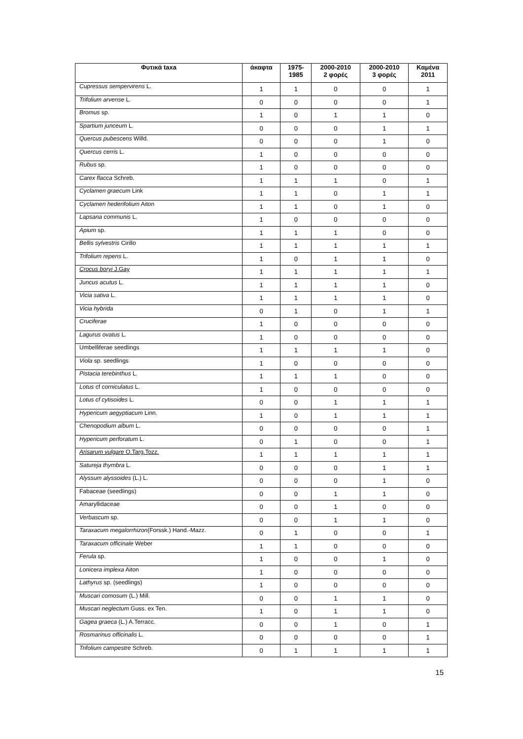| Φυτικά taxa | άκαφτα | 1975- 1985 | 2000-2010 2 φορές | 2000-2010 3 φορές | Καμένα 2011 |
| --- | --- | --- | --- | --- | --- |
| Cupressus sempervirens L. | 1 | 1 | 0 | 0 | 1 |
| Trifolium arvense L. | 0 | 0 | 0 | 0 | 1 |
| Bromus sp. | 1 | 0 | 1 | 1 | 0 |
| Spartium junceum L. | 0 | 0 | 0 | 1 | 1 |
| Quercus pubescens Willd. | 0 | 0 | 0 | 1 | 0 |
| Quercus cerris L. | 1 | 0 | 0 | 0 | 0 |
| Rubus sp. | 1 | 0 | 0 | 0 | 0 |
| Carex flacca Schreb. | 1 | 1 | 1 | 0 | 1 |
| Cyclamen graecum Link | 1 | 1 | 0 | 1 | 1 |
| Cyclamen hederifolium Aiton | 1 | 1 | 0 | 1 | 0 |
| Lapsana communis L. | 1 | 0 | 0 | 0 | 0 |
| Apium sp. | 1 | 1 | 1 | 0 | 0 |
| Bellis sylvestris Cirillo | 1 | 1 | 1 | 1 | 1 |
| Trifolium repens L. | 1 | 0 | 1 | 1 | 0 |
| Crocus boryi J.Gay | 1 | 1 | 1 | 1 | 1 |
| Juncus acutus L. | 1 | 1 | 1 | 1 | 0 |
| Vicia sativa L. | 1 | 1 | 1 | 1 | 0 |
| Vicia hybrida | 0 | 1 | 0 | 1 | 1 |
| Cruciferae | 1 | 0 | 0 | 0 | 0 |
| Lagurus ovatus L. | 1 | 0 | 0 | 0 | 0 |
| Umbelliferae seedlings | 1 | 1 | 1 | 1 | 0 |
| Viola sp. seedlings | 1 | 0 | 0 | 0 | 0 |
| Pistacia terebinthus L. | 1 | 1 | 1 | 0 | 0 |
| Lotus cf corniculatus L. | 1 | 0 | 0 | 0 | 0 |
| Lotus cf cytisoides L. | 0 | 0 | 1 | 1 | 1 |
| Hypericum aegyptiacum Linn. | 1 | 0 | 1 | 1 | 1 |
| Chenopodium album L. | 0 | 0 | 0 | 0 | 1 |
| Hypericum perforatum L. | 0 | 1 | 0 | 0 | 1 |
| Arisarum vulgare O.Targ.Tozz. | 1 | 1 | 1 | 1 | 1 |
| Satureja thymbra L. | 0 | 0 | 0 | 1 | 1 |
| Alyssum alyssoides (L.) L. | 0 | 0 | 0 | 1 | 0 |
| Fabaceae (seedlings) | 0 | 0 | 1 | 1 | 0 |
| Amaryllidaceae | 0 | 0 | 1 | 0 | 0 |
| Verbascum sp. | 0 | 0 | 1 | 1 | 0 |
| Taraxacum megalorrhizon (Forssk.) Hand.-Mazz. | 0 | 1 | 0 | 0 | 1 |
| Taraxacum officinale Weber | 1 | 1 | 0 | 0 | 0 |
| Ferula sp. | 1 | 0 | 0 | 1 | 0 |
| Lonicera implexa Aiton | 1 | 0 | 0 | 0 | 0 |
| Lathyrus sp. (seedlings) | 1 | 0 | 0 | 0 | 0 |
| Muscari comosum (L.) Mill. | 0 | 0 | 1 | 1 | 0 |
| Muscari neglectum Guss. ex Ten. | 1 | 0 | 1 | 1 | 0 |
| Gagea graeca (L.) A.Terracc. | 0 | 0 | 1 | 0 | 1 |
| Rosmarinus officinalis L. | 0 | 0 | 0 | 0 | 1 |
| Trifolium campestre Schreb. | 0 | 1 | 1 | 1 | 1 |
15